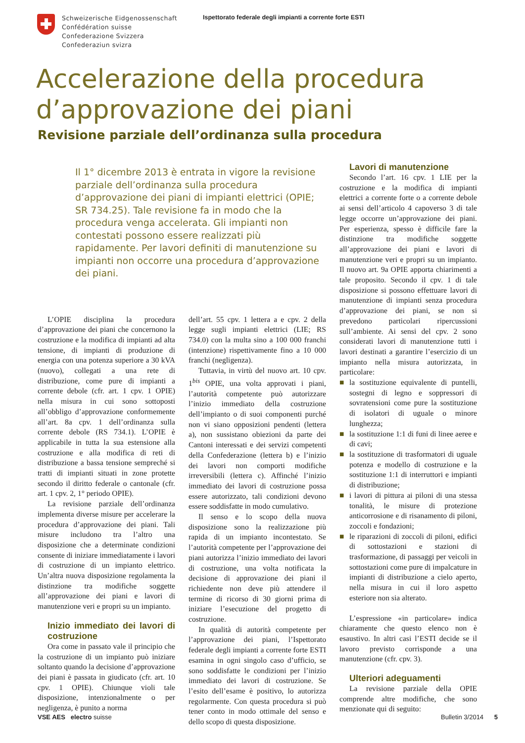Schweizerische Eidgenossenschaft
Confédération suisse
Confederazione Svizzera
Confederaziun svizra
Ispettorato federale degli impianti a corrente forte ESTI
Accelerazione della procedura
d’approvazione dei piani
Revisione parziale dell’ordinanza sulla procedura
Il 1° dicembre 2013 è entrata in vigore la revisione parziale dell’ordinanza sulla procedura d’approvazione dei piani di impianti elettrici (OPIE; SR 734.25). Tale revisione fa in modo che la procedura venga accelerata. Gli impianti non contestati possono essere realizzati più rapidamente. Per lavori definiti di manutenzione su impianti non occorre una procedura d’approvazione dei piani.
L’OPIE disciplina la procedura d’approvazione dei piani che concernono la costruzione e la modifica di impianti ad alta tensione, di impianti di produzione di energia con una potenza superiore a 30 kVA (nuovo), collegati a una rete di distribuzione, come pure di impianti a corrente debole (cfr. art. 1 cpv. 1 OPIE) nella misura in cui sono sottoposti all’obbligo d’approvazione conformemente all’art. 8a cpv. 1 dell’ordinanza sulla corrente debole (RS 734.1). L’OPIE è applicabile in tutta la sua estensione alla costruzione e alla modifica di reti di distribuzione a bassa tensione sempreché si tratti di impianti situati in zone protette secondo il diritto federale o cantonale (cfr. art. 1 cpv. 2, 1° periodo OPIE).
La revisione parziale dell’ordinanza implementa diverse misure per accelerare la procedura d’approvazione dei piani. Tali misure includono tra l’altro una disposizione che a determinate condizioni consente di iniziare immediatamente i lavori di costruzione di un impianto elettrico. Un’altra nuova disposizione regolamenta la distinzione tra modifiche soggette all’approvazione dei piani e lavori di manutenzione veri e propri su un impianto.
Inizio immediato dei lavori di costruzione
Ora come in passato vale il principio che la costruzione di un impianto può iniziare soltanto quando la decisione d’approvazione dei piani è passata in giudicato (cfr. art. 10 cpv. 1 OPIE). Chiunque violi tale disposizione, intenzionalmente o per negligenza, è punito a norma
dell’art. 55 cpv. 1 lettera a e cpv. 2 della legge sugli impianti elettrici (LIE; RS 734.0) con la multa sino a 100 000 franchi (intenzione) rispettivamente fino a 10 000 franchi (negligenza).
Tuttavia, in virtù del nuovo art. 10 cpv. 1<sup>bis</sup> OPIE, una volta approvati i piani, l’autorità competente può autorizzare l’inizio immediato della costruzione dell’impianto o di suoi componenti purché non vi siano opposizioni pendenti (lettera a), non sussistano obiezioni da parte dei Cantoni interessati e dei servizi competenti della Confederazione (lettera b) e l’inizio dei lavori non comporti modifiche irreversibili (lettera c). Affinché l’inizio immediato dei lavori di costruzione possa essere autorizzato, tali condizioni devono essere soddisfatte in modo cumulativo.
Il senso e lo scopo della nuova disposizione sono la realizzazione più rapida di un impianto incontestato. Se l’autorità competente per l’approvazione dei piani autorizza l’inizio immediato dei lavori di costruzione, una volta notificata la decisione di approvazione dei piani il richiedente non deve più attendere il termine di ricorso di 30 giorni prima di iniziare l’esecuzione del progetto di costruzione.
In qualità di autorità competente per l’approvazione dei piani, l’Ispettorato federale degli impianti a corrente forte ESTI esamina in ogni singolo caso d’ufficio, se sono soddisfatte le condizioni per l’inizio immediato dei lavori di costruzione. Se l’esito dell’esame è positivo, lo autorizza regolarmente. Con questa procedura si può tener conto in modo ottimale del senso e dello scopo di questa disposizione.
Lavori di manutenzione
Secondo l’art. 16 cpv. 1 LIE per la costruzione e la modifica di impianti elettrici a corrente forte o a corrente debole ai sensi dell’articolo 4 capoverso 3 di tale legge occorre un’approvazione dei piani. Per esperienza, spesso è difficile fare la distinzione tra modifiche soggette all’approvazione dei piani e lavori di manutenzione veri e propri su un impianto. Il nuovo art. 9a OPIE apporta chiarimenti a tale proposito. Secondo il cpv. 1 di tale disposizione si possono effettuare lavori di manutenzione di impianti senza procedura d’approvazione dei piani, se non si prevedono particolari ripercussioni sull’ambiente. Ai sensi del cpv. 2 sono considerati lavori di manutenzione tutti i lavori destinati a garantire l’esercizio di un impianto nella misura autorizzata, in particolare:
■ la sostituzione equivalente di puntelli, sostegni di legno e soppressori di sovratensioni come pure la sostituzione di isolatori di uguale o minore lunghezza;
■ la sostituzione 1:1 di funi di linee aeree e di cavi;
■ la sostituzione di trasformatori di uguale potenza e modello di costruzione e la sostituzione 1:1 di interruttori e impianti di distribuzione;
■ i lavori di pittura ai piloni di una stessa tonalità, le misure di protezione anticorrosione e di risanamento di piloni, zoccoli e fondazioni;
■ le riparazioni di zoccoli di piloni, edifici di sottostazioni e stazioni di trasformazione, di passaggi per veicoli in sottostazioni come pure di impalcature in impianti di distribuzione a cielo aperto, nella misura in cui il loro aspetto esteriore non sia alterato.
L’espressione «in particolare» indica chiaramente che questo elenco non è esaustivo. In altri casi l’ESTI decide se il lavoro previsto corrisponde a una manutenzione (cfr. cpv. 3).
Ulteriori adeguamenti
La revisione parziale della OPIE comprende altre modifiche, che sono menzionate qui di seguito:
VSE AES electro suisse Bulletin 3/2014 5